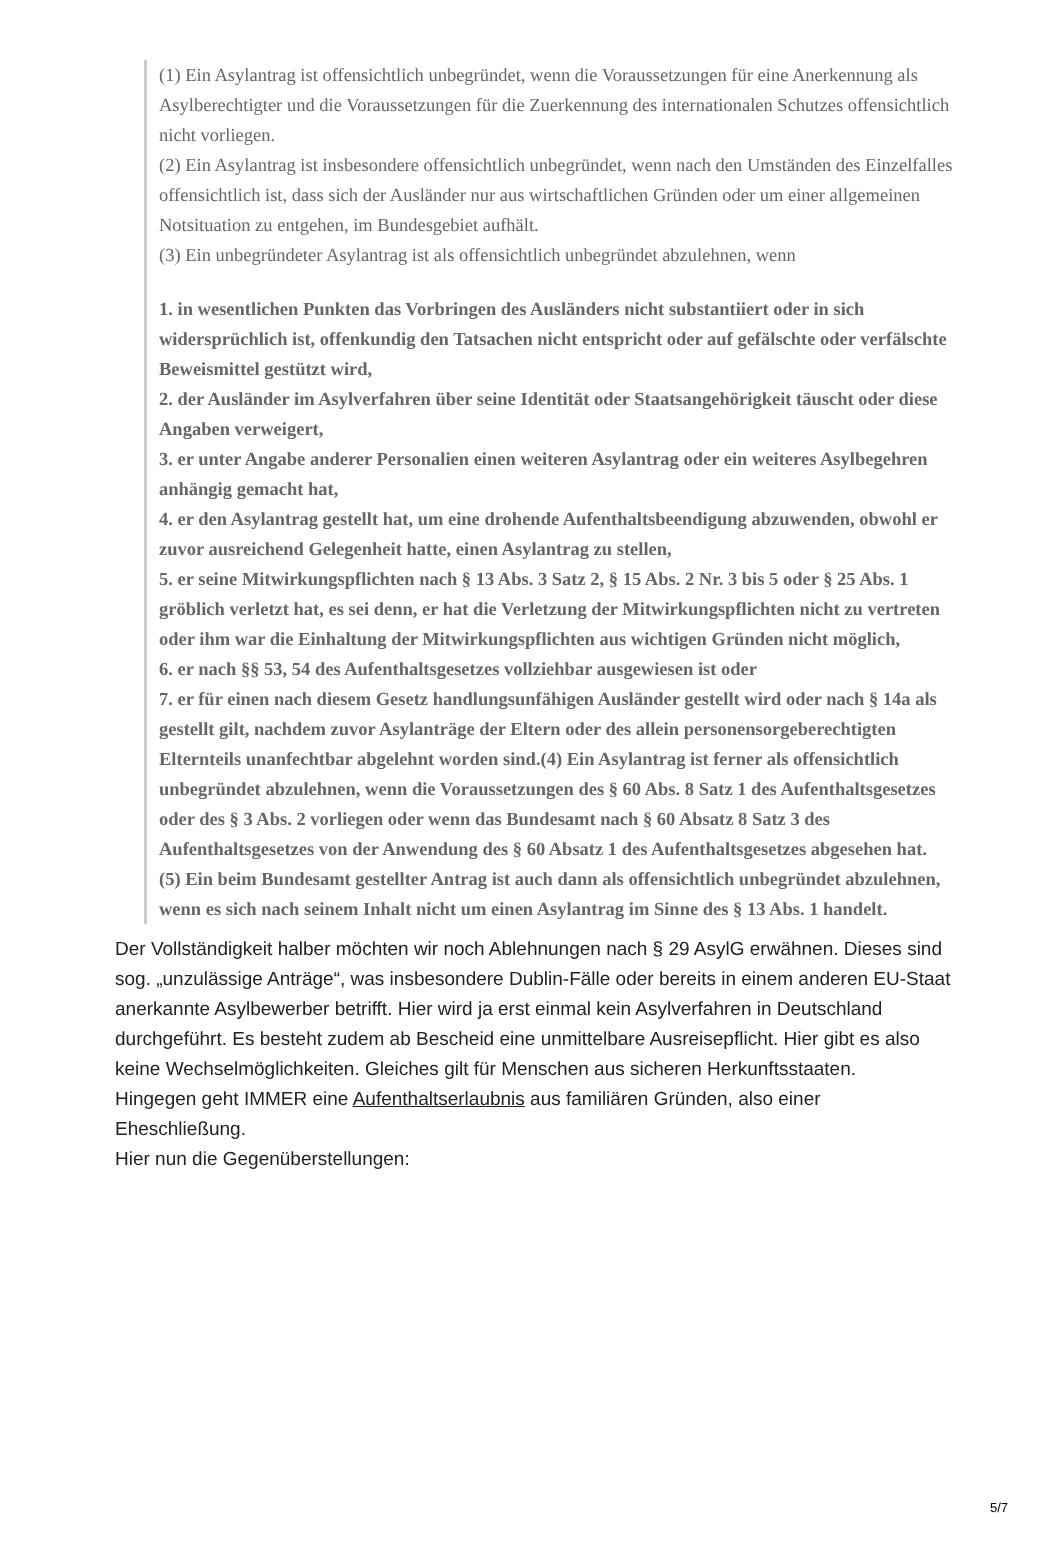(1) Ein Asylantrag ist offensichtlich unbegründet, wenn die Voraussetzungen für eine Anerkennung als Asylberechtigter und die Voraussetzungen für die Zuerkennung des internationalen Schutzes offensichtlich nicht vorliegen.
(2) Ein Asylantrag ist insbesondere offensichtlich unbegründet, wenn nach den Umständen des Einzelfalles offensichtlich ist, dass sich der Ausländer nur aus wirtschaftlichen Gründen oder um einer allgemeinen Notsituation zu entgehen, im Bundesgebiet aufhält.
(3) Ein unbegründeter Asylantrag ist als offensichtlich unbegründet abzulehnen, wenn
1. in wesentlichen Punkten das Vorbringen des Ausländers nicht substantiiert oder in sich widersprüchlich ist, offenkundig den Tatsachen nicht entspricht oder auf gefälschte oder verfälschte Beweismittel gestützt wird,
2. der Ausländer im Asylverfahren über seine Identität oder Staatsangehörigkeit täuscht oder diese Angaben verweigert,
3. er unter Angabe anderer Personalien einen weiteren Asylantrag oder ein weiteres Asylbegehren anhängig gemacht hat,
4. er den Asylantrag gestellt hat, um eine drohende Aufenthaltsbeendigung abzuwenden, obwohl er zuvor ausreichend Gelegenheit hatte, einen Asylantrag zu stellen,
5. er seine Mitwirkungspflichten nach § 13 Abs. 3 Satz 2, § 15 Abs. 2 Nr. 3 bis 5 oder § 25 Abs. 1 gröblich verletzt hat, es sei denn, er hat die Verletzung der Mitwirkungspflichten nicht zu vertreten oder ihm war die Einhaltung der Mitwirkungspflichten aus wichtigen Gründen nicht möglich,
6. er nach §§ 53, 54 des Aufenthaltsgesetzes vollziehbar ausgewiesen ist oder
7. er für einen nach diesem Gesetz handlungsunfähigen Ausländer gestellt wird oder nach § 14a als gestellt gilt, nachdem zuvor Asylanträge der Eltern oder des allein personensorgeberechtigten Elternteils unanfechtbar abgelehnt worden sind.(4) Ein Asylantrag ist ferner als offensichtlich unbegründet abzulehnen, wenn die Voraussetzungen des § 60 Abs. 8 Satz 1 des Aufenthaltsgesetzes oder des § 3 Abs. 2 vorliegen oder wenn das Bundesamt nach § 60 Absatz 8 Satz 3 des Aufenthaltsgesetzes von der Anwendung des § 60 Absatz 1 des Aufenthaltsgesetzes abgesehen hat.
(5) Ein beim Bundesamt gestellter Antrag ist auch dann als offensichtlich unbegründet abzulehnen, wenn es sich nach seinem Inhalt nicht um einen Asylantrag im Sinne des § 13 Abs. 1 handelt.
Der Vollständigkeit halber möchten wir noch Ablehnungen nach § 29 AsylG erwähnen. Dieses sind sog. „unzulässige Anträge“, was insbesondere Dublin-Fälle oder bereits in einem anderen EU-Staat anerkannte Asylbewerber betrifft. Hier wird ja erst einmal kein Asylverfahren in Deutschland durchgeführt. Es besteht zudem ab Bescheid eine unmittelbare Ausreisepflicht. Hier gibt es also keine Wechselmöglichkeiten. Gleiches gilt für Menschen aus sicheren Herkunftsstaaten.
Hingegen geht IMMER eine Aufenthaltserlaubnis aus familiären Gründen, also einer Eheschließung.
Hier nun die Gegenüberstellungen:
5/7